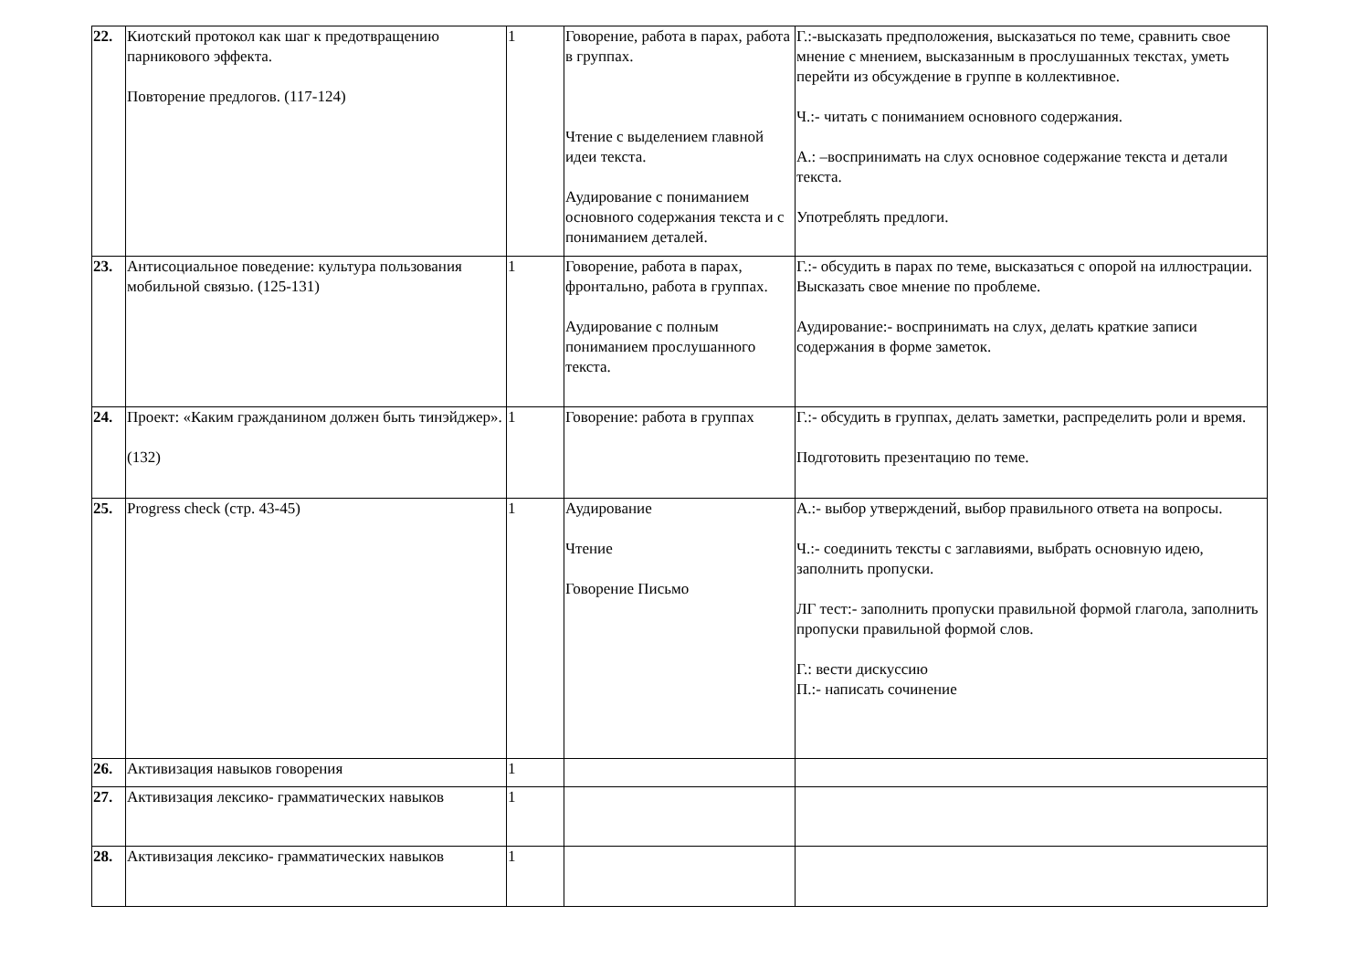| 22. | Киотский протокол как шаг к предотвращению парникового эффекта. Повторение предлогов. (117-124) | 1 | Говорение, работа в парах, работа в группах. Чтение с выделением главной идеи текста. Аудирование с пониманием основного содержания текста и с пониманием деталей. | Г.:-высказать предположения, высказаться по теме, сравнить свое мнение с мнением, высказанным в прослушанных текстах, уметь перейти из обсуждение в группе в коллективное. Ч.:- читать с пониманием основного содержания. А.: –воспринимать на слух основное содержание текста и детали текста. Употреблять предлоги. |
| 23. | Антисоциальное поведение: культура пользования мобильной связью. (125-131) | 1 | Говорение, работа в парах, фронтально, работа в группах. Аудирование с полным пониманием прослушанного текста. | Г.:- обсудить в парах по теме, высказаться с опорой на иллюстрации. Высказать свое мнение по проблеме. Аудирование:- воспринимать на слух, делать краткие записи содержания в форме заметок. |
| 24. | Проект: «Каким гражданином должен быть тинэйджер». (132) | 1 | Говорение: работа в группах | Г.:- обсудить в группах, делать заметки, распределить роли и время. Подготовить презентацию по теме. |
| 25. | Progress check (стр. 43-45) | 1 | Аудирование Чтение Говорение Письмо | А.:- выбор утверждений, выбор правильного ответа на вопросы. Ч.:- соединить тексты с заглавиями, выбрать основную идею, заполнить пропуски. ЛГ тест:- заполнить пропуски правильной формой глагола, заполнить пропуски правильной формой слов. Г.: вести дискуссию П.:- написать сочинение |
| 26. | Активизация навыков говорения | 1 | | |
| 27. | Активизация лексико- грамматических навыков | 1 | | |
| 28. | Активизация лексико- грамматических навыков | 1 | | |